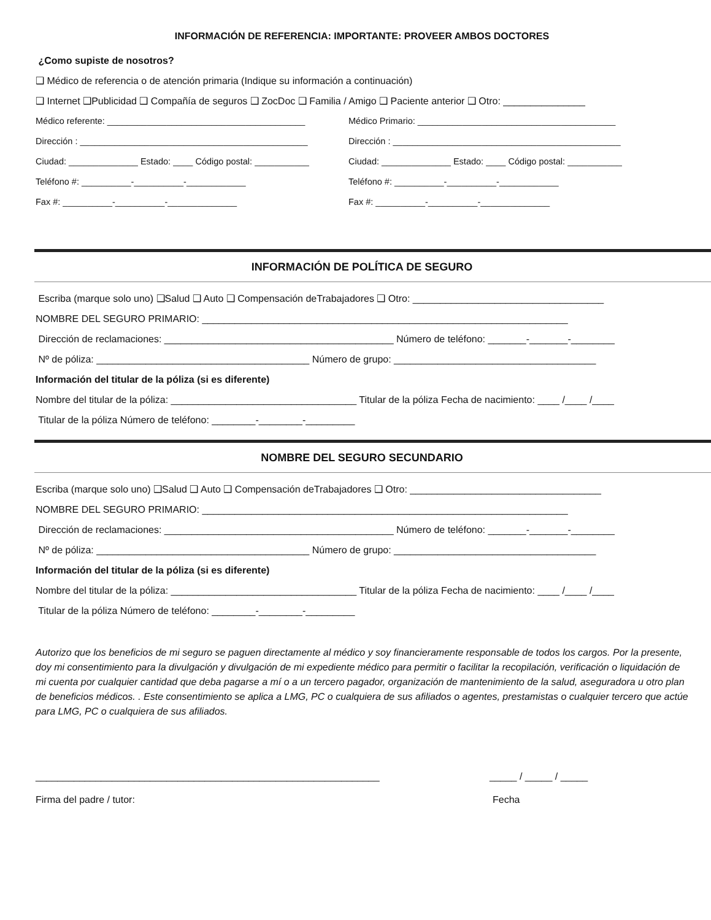INFORMACIÓN DE REFERENCIA: IMPORTANTE: PROVEER AMBOS DOCTORES
¿Como supiste de nosotros?
❑ Médico de referencia o de atención primaria (Indique su información a continuación)
❑ Internet ❑Publicidad ❑ Compañía de seguros ❑ ZocDoc ❑ Familia / Amigo ❑ Paciente anterior ❑ Otro: _______________
Médico referente: ________________________________________
Dirección : ______________________________________________
Ciudad: ______________ Estado: ____ Código postal: ___________
Teléfono #: __________-__________-____________
Fax #: __________-__________-______________
Médico Primario: ________________________________________
Dirección : ______________________________________________
Ciudad: ______________ Estado: ____ Código postal: ___________
Teléfono #: __________-__________-____________
Fax #: __________-__________-______________
INFORMACIÓN DE POLÍTICA DE SEGURO
Escriba (marque solo uno) ❑Salud ❑ Auto ❑ Compensación deTrabajadores ❑ Otro: ___________________________________
NOMBRE DEL SEGURO PRIMARIO: ___________________________________________________________________
Dirección de reclamaciones: __________________________________________ Número de teléfono: _______-_______-________
Nº de póliza: _______________________________________ Número de grupo: _____________________________________
Información del titular de la póliza (si es diferente)
Nombre del titular de la póliza: __________________________________ Titular de la póliza Fecha de nacimiento: ____ /____ /____
Titular de la póliza Número de teléfono: ________-________-_________
NOMBRE DEL SEGURO SECUNDARIO
Escriba (marque solo uno) ❑Salud ❑ Auto ❑ Compensación deTrabajadores ❑ Otro: ___________________________________
NOMBRE DEL SEGURO PRIMARIO: ___________________________________________________________________
Dirección de reclamaciones: __________________________________________ Número de teléfono: _______-_______-________
Nº de póliza: _______________________________________ Número de grupo: _____________________________________
Información del titular de la póliza (si es diferente)
Nombre del titular de la póliza: __________________________________ Titular de la póliza Fecha de nacimiento: ____ /____ /____
Titular de la póliza Número de teléfono: ________-________-_________
Autorizo que los beneficios de mi seguro se paguen directamente al médico y soy financieramente responsable de todos los cargos. Por la presente, doy mi consentimiento para la divulgación y divulgación de mi expediente médico para permitir o facilitar la recopilación, verificación o liquidación de mi cuenta por cualquier cantidad que deba pagarse a mí o a un tercero pagador, organización de mantenimiento de la salud, aseguradora u otro plan de beneficios médicos. . Este consentimiento se aplica a LMG, PC o cualquiera de sus afiliados o agentes, prestamistas o cualquier tercero que actúe para LMG, PC o cualquiera de sus afiliados.
_______________________________________________________________
_____ / _____ / _____
Firma del padre / tutor:
Fecha